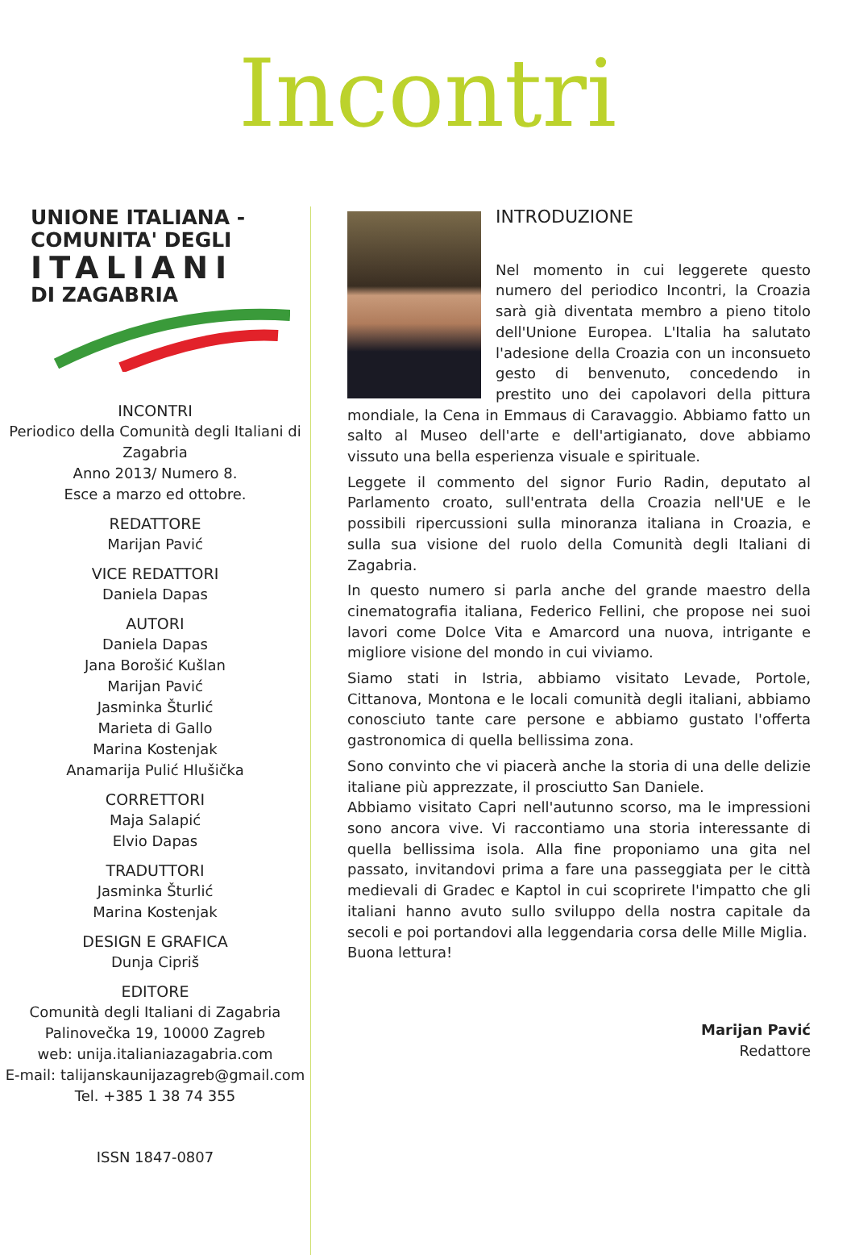Incontri
UNIONE ITALIANA -
COMUNITA' DEGLI
ITALIANI
DI ZAGABRIA
INCONTRI
Periodico della Comunità degli Italiani di Zagabria
Anno 2013/ Numero 8.
Esce a marzo ed ottobre.
REDATTORE
Marijan Pavić
VICE REDATTORI
Daniela Dapas
AUTORI
Daniela Dapas
Jana Borošić Kušlan
Marijan Pavić
Jasminka Šturlić
Marieta di Gallo
Marina Kostenjak
Anamarija Pulić Hlušička
CORRETTORI
Maja Salapić
Elvio Dapas
TRADUTTORI
Jasminka Šturlić
Marina Kostenjak
DESIGN E GRAFICA
Dunja Cipriš
EDITORE
Comunità degli Italiani di Zagabria
Palinovečka 19, 10000 Zagreb
web: unija.italianiazagabria.com
E-mail: talijanskaunijazagreb@gmail.com
Tel. +385 1 38 74 355
ISSN 1847-0807
INTRODUZIONE
Nel momento in cui leggerete questo numero del periodico Incontri, la Croazia sarà già diventata membro a pieno titolo dell'Unione Europea. L'Italia ha salutato l'adesione della Croazia con un inconsueto gesto di benvenuto, concedendo in prestito uno dei capolavori della pittura mondiale, la Cena in Emmaus di Caravaggio. Abbiamo fatto un salto al Museo dell'arte e dell'artigianato, dove abbiamo vissuto una bella esperienza visuale e spirituale.
Leggete il commento del signor Furio Radin, deputato al Parlamento croato, sull'entrata della Croazia nell'UE e le possibili ripercussioni sulla minoranza italiana in Croazia, e sulla sua visione del ruolo della Comunità degli Italiani di Zagabria.
In questo numero si parla anche del grande maestro della cinematografia italiana, Federico Fellini, che propose nei suoi lavori come Dolce Vita e Amarcord una nuova, intrigante e migliore visione del mondo in cui viviamo.
Siamo stati in Istria, abbiamo visitato Levade, Portole, Cittanova, Montona e le locali comunità degli italiani, abbiamo conosciuto tante care persone e abbiamo gustato l'offerta gastronomica di quella bellissima zona.
Sono convinto che vi piacerà anche la storia di una delle delizie italiane più apprezzate, il prosciutto San Daniele.
Abbiamo visitato Capri nell'autunno scorso, ma le impressioni sono ancora vive. Vi raccontiamo una storia interessante di quella bellissima isola. Alla fine proponiamo una gita nel passato, invitandovi prima a fare una passeggiata per le città medievali di Gradec e Kaptol in cui scoprirete l'impatto che gli italiani hanno avuto sullo sviluppo della nostra capitale da secoli e poi portandovi alla leggendaria corsa delle Mille Miglia.
Buona lettura!
Marijan Pavić
Redattore